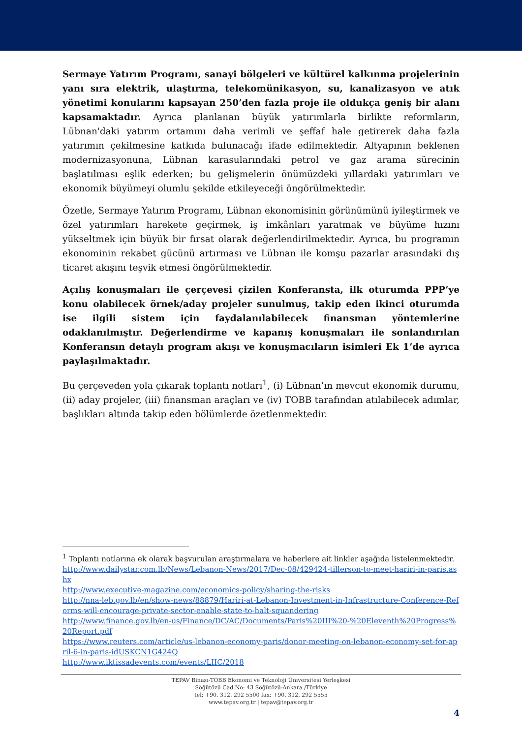Sermaye Yatırım Programı, sanayi bölgeleri ve kültürel kalkınma projelerinin yanı sıra elektrik, ulaştırma, telekomünikasyon, su, kanalizasyon ve atık yönetimi konularını kapsayan 250’den fazla proje ile oldukça geniş bir alanı kapsamaktadır. Ayrıca planlanan büyük yatırımlarla birlikte reformların, Lübnan'daki yatırım ortamını daha verimli ve şeffaf hale getirerek daha fazla yatırımın çekilmesine katkıda bulunacağı ifade edilmektedir. Altyapının beklenen modernizasyonuna, Lübnan karasularındaki petrol ve gaz arama sürecinin başlatılması eşlik ederken; bu gelişmelerin önümüzdeki yıllardaki yatırımları ve ekonomik büyümeyi olumlu şekilde etkileyeceği öngörülmektedir.
Özetle, Sermaye Yatırım Programı, Lübnan ekonomisinin görünümünü iyileştirmek ve özel yatırımları harekete geçirmek, iş imkânları yaratmak ve büyüme hızını yükseltmek için büyük bir fırsat olarak değerlendirilmektedir. Ayrıca, bu programın ekonominin rekabet gücünü artırması ve Lübnan ile komşu pazarlar arasındaki dış ticaret akışını teşvik etmesi öngörülmektedir.
Açılış konuşmaları ile çerçevesi çizilen Konferansta, ilk oturumda PPP’ye konu olabilecek örnek/aday projeler sunulmuş, takip eden ikinci oturumda ise ilgili sistem için faydalanılabilecek finansman yöntemlerine odaklanılmıştır. Değerlendirme ve kapanış konuşmaları ile sonlandırılan Konferansın detaylı program akışı ve konuşmacıların isimleri Ek 1’de ayrıca paylaşılmaktadır.
Bu çerçeveden yola çıkarak toplantı notları<sup>1</sup>, (i) Lübnan’ın mevcut ekonomik durumu, (ii) aday projeler, (iii) finansman araçları ve (iv) TOBB tarafından atılabilecek adımlar, başlıkları altında takip eden bölümlerde özetlenmektedir.
<sup>1</sup> Toplantı notlarına ek olarak başvurulan araştırmalara ve haberlere ait linkler aşağıda listelenmektedir.
http://www.dailystar.com.lb/News/Lebanon-News/2017/Dec-08/429424-tillerson-to-meet-hariri-in-paris.ashx
http://www.executive-magazine.com/economics-policy/sharing-the-risks
http://nna-leb.gov.lb/en/show-news/88879/Hariri-at-Lebanon-Investment-in-Infrastructure-Conference-Reforms-will-encourage-private-sector-enable-state-to-halt-squandering
http://www.finance.gov.lb/en-us/Finance/DC/AC/Documents/Paris%20III%20-%20Eleventh%20Progress%20Report.pdf
https://www.reuters.com/article/us-lebanon-economy-paris/donor-meeting-on-lebanon-economy-set-for-april-6-in-paris-idUSKCN1G424Q
http://www.iktissadevents.com/events/LIIC/2018
TEPAV Binası-TOBB Ekonomi ve Teknoloji Üniversitesi Yerleşkesi
Söğütözü Cad.No: 43 Söğütözü-Ankara /Türkiye
tel: +90. 312. 292 5500 fax: +90. 312. 292 5555
www.tepav.org.tr | tepav@tepav.org.tr
4